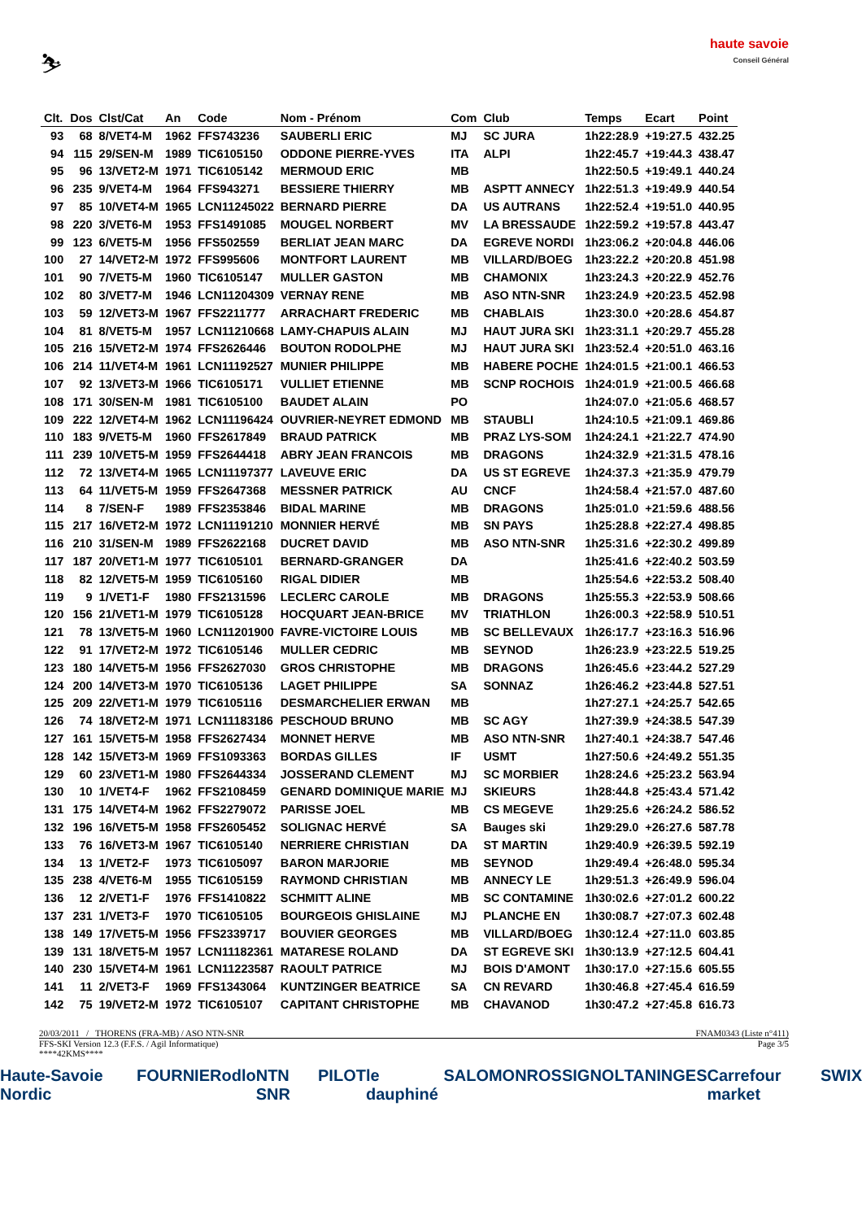⛷
haute savoie
Conseil Général
| Clt. | Dos | Clst/Cat | An | Code | Nom - Prénom | Com | Club | Temps | Ecart | Point |
| --- | --- | --- | --- | --- | --- | --- | --- | --- | --- | --- |
| 93 | 68 | 8/VET4-M | 1962 | FFS743236 | SAUBERLI ERIC | MJ | SC JURA | 1h22:28.9 | +19:27.5 | 432.25 |
| 94 | 115 | 29/SEN-M | 1989 | TIC6105150 | ODDONE PIERRE-YVES | ITA | ALPI | 1h22:45.7 | +19:44.3 | 438.47 |
| 95 | 96 | 13/VET2-M | 1971 | TIC6105142 | MERMOUD ERIC | MB | | 1h22:50.5 | +19:49.1 | 440.24 |
| 96 | 235 | 9/VET4-M | 1964 | FFS943271 | BESSIERE THIERRY | MB | ASPTT ANNECY | 1h22:51.3 | +19:49.9 | 440.54 |
| 97 | 85 | 10/VET4-M | 1965 | LCN11245022 | BERNARD PIERRE | DA | US AUTRANS | 1h22:52.4 | +19:51.0 | 440.95 |
| 98 | 220 | 3/VET6-M | 1953 | FFS1491085 | MOUGEL NORBERT | MV | LA BRESSAUDE | 1h22:59.2 | +19:57.8 | 443.47 |
| 99 | 123 | 6/VET5-M | 1956 | FFS502559 | BERLIAT JEAN MARC | DA | EGREVE NORDI | 1h23:06.2 | +20:04.8 | 446.06 |
| 100 | 27 | 14/VET2-M | 1972 | FFS995606 | MONTFORT LAURENT | MB | VILLARD/BOEG | 1h23:22.2 | +20:20.8 | 451.98 |
| 101 | 90 | 7/VET5-M | 1960 | TIC6105147 | MULLER GASTON | MB | CHAMONIX | 1h23:24.3 | +20:22.9 | 452.76 |
| 102 | 80 | 3/VET7-M | 1946 | LCN11204309 | VERNAY RENE | MB | ASO NTN-SNR | 1h23:24.9 | +20:23.5 | 452.98 |
| 103 | 59 | 12/VET3-M | 1967 | FFS2211777 | ARRACHART FREDERIC | MB | CHABLAIS | 1h23:30.0 | +20:28.6 | 454.87 |
| 104 | 81 | 8/VET5-M | 1957 | LCN11210668 | LAMY-CHAPUIS ALAIN | MJ | HAUT JURA SKI | 1h23:31.1 | +20:29.7 | 455.28 |
| 105 | 216 | 15/VET2-M | 1974 | FFS2626446 | BOUTON RODOLPHE | MJ | HAUT JURA SKI | 1h23:52.4 | +20:51.0 | 463.16 |
| 106 | 214 | 11/VET4-M | 1961 | LCN11192527 | MUNIER PHILIPPE | MB | HABERE POCHE | 1h24:01.5 | +21:00.1 | 466.53 |
| 107 | 92 | 13/VET3-M | 1966 | TIC6105171 | VULLIET ETIENNE | MB | SCNP ROCHOIS | 1h24:01.9 | +21:00.5 | 466.68 |
| 108 | 171 | 30/SEN-M | 1981 | TIC6105100 | BAUDET ALAIN | PO | | 1h24:07.0 | +21:05.6 | 468.57 |
| 109 | 222 | 12/VET4-M | 1962 | LCN11196424 | OUVRIER-NEYRET EDMOND | MB | STAUBLI | 1h24:10.5 | +21:09.1 | 469.86 |
| 110 | 183 | 9/VET5-M | 1960 | FFS2617849 | BRAUD PATRICK | MB | PRAZ LYS-SOM | 1h24:24.1 | +21:22.7 | 474.90 |
| 111 | 239 | 10/VET5-M | 1959 | FFS2644418 | ABRY JEAN FRANCOIS | MB | DRAGONS | 1h24:32.9 | +21:31.5 | 478.16 |
| 112 | 72 | 13/VET4-M | 1965 | LCN11197377 | LAVEUVE ERIC | DA | US ST EGREVE | 1h24:37.3 | +21:35.9 | 479.79 |
| 113 | 64 | 11/VET5-M | 1959 | FFS2647368 | MESSNER PATRICK | AU | CNCF | 1h24:58.4 | +21:57.0 | 487.60 |
| 114 | 8 | 7/SEN-F | 1989 | FFS2353846 | BIDAL MARINE | MB | DRAGONS | 1h25:01.0 | +21:59.6 | 488.56 |
| 115 | 217 | 16/VET2-M | 1972 | LCN11191210 | MONNIER HERVÉ | MB | SN PAYS | 1h25:28.8 | +22:27.4 | 498.85 |
| 116 | 210 | 31/SEN-M | 1989 | FFS2622168 | DUCRET DAVID | MB | ASO NTN-SNR | 1h25:31.6 | +22:30.2 | 499.89 |
| 117 | 187 | 20/VET1-M | 1977 | TIC6105101 | BERNARD-GRANGER | DA | | 1h25:41.6 | +22:40.2 | 503.59 |
| 118 | 82 | 12/VET5-M | 1959 | TIC6105160 | RIGAL DIDIER | MB | | 1h25:54.6 | +22:53.2 | 508.40 |
| 119 | 9 | 1/VET1-F | 1980 | FFS2131596 | LECLERC CAROLE | MB | DRAGONS | 1h25:55.3 | +22:53.9 | 508.66 |
| 120 | 156 | 21/VET1-M | 1979 | TIC6105128 | HOCQUART JEAN-BRICE | MV | TRIATHLON | 1h26:00.3 | +22:58.9 | 510.51 |
| 121 | 78 | 13/VET5-M | 1960 | LCN11201900 | FAVRE-VICTOIRE LOUIS | MB | SC BELLEVAUX | 1h26:17.7 | +23:16.3 | 516.96 |
| 122 | 91 | 17/VET2-M | 1972 | TIC6105146 | MULLER CEDRIC | MB | SEYNOD | 1h26:23.9 | +23:22.5 | 519.25 |
| 123 | 180 | 14/VET5-M | 1956 | FFS2627030 | GROS CHRISTOPHE | MB | DRAGONS | 1h26:45.6 | +23:44.2 | 527.29 |
| 124 | 200 | 14/VET3-M | 1970 | TIC6105136 | LAGET PHILIPPE | SA | SONNAZ | 1h26:46.2 | +23:44.8 | 527.51 |
| 125 | 209 | 22/VET1-M | 1979 | TIC6105116 | DESMARCHELIER ERWAN | MB | | 1h27:27.1 | +24:25.7 | 542.65 |
| 126 | 74 | 18/VET2-M | 1971 | LCN11183186 | PESCHOUD BRUNO | MB | SC AGY | 1h27:39.9 | +24:38.5 | 547.39 |
| 127 | 161 | 15/VET5-M | 1958 | FFS2627434 | MONNET HERVE | MB | ASO NTN-SNR | 1h27:40.1 | +24:38.7 | 547.46 |
| 128 | 142 | 15/VET3-M | 1969 | FFS1093363 | BORDAS GILLES | IF | USMT | 1h27:50.6 | +24:49.2 | 551.35 |
| 129 | 60 | 23/VET1-M | 1980 | FFS2644334 | JOSSERAND CLEMENT | MJ | SC MORBIER | 1h28:24.6 | +25:23.2 | 563.94 |
| 130 | 10 | 1/VET4-F | 1962 | FFS2108459 | GENARD DOMINIQUE MARIE | MJ | SKIEURS | 1h28:44.8 | +25:43.4 | 571.42 |
| 131 | 175 | 14/VET4-M | 1962 | FFS2279072 | PARISSE JOEL | MB | CS MEGEVE | 1h29:25.6 | +26:24.2 | 586.52 |
| 132 | 196 | 16/VET5-M | 1958 | FFS2605452 | SOLIGNAC HERVÉ | SA | Bauges ski | 1h29:29.0 | +26:27.6 | 587.78 |
| 133 | 76 | 16/VET3-M | 1967 | TIC6105140 | NERRIERE CHRISTIAN | DA | ST MARTIN | 1h29:40.9 | +26:39.5 | 592.19 |
| 134 | 13 | 1/VET2-F | 1973 | TIC6105097 | BARON MARJORIE | MB | SEYNOD | 1h29:49.4 | +26:48.0 | 595.34 |
| 135 | 238 | 4/VET6-M | 1955 | TIC6105159 | RAYMOND CHRISTIAN | MB | ANNECY LE | 1h29:51.3 | +26:49.9 | 596.04 |
| 136 | 12 | 2/VET1-F | 1976 | FFS1410822 | SCHMITT ALINE | MB | SC CONTAMINE | 1h30:02.6 | +27:01.2 | 600.22 |
| 137 | 231 | 1/VET3-F | 1970 | TIC6105105 | BOURGEOIS GHISLAINE | MJ | PLANCHE EN | 1h30:08.7 | +27:07.3 | 602.48 |
| 138 | 149 | 17/VET5-M | 1956 | FFS2339717 | BOUVIER GEORGES | MB | VILLARD/BOEG | 1h30:12.4 | +27:11.0 | 603.85 |
| 139 | 131 | 18/VET5-M | 1957 | LCN11182361 | MATARESE ROLAND | DA | ST EGREVE SKI | 1h30:13.9 | +27:12.5 | 604.41 |
| 140 | 230 | 15/VET4-M | 1961 | LCN11223587 | RAOULT PATRICE | MJ | BOIS D'AMONT | 1h30:17.0 | +27:15.6 | 605.55 |
| 141 | 11 | 2/VET3-F | 1969 | FFS1343064 | KUNTZINGER BEATRICE | SA | CN REVARD | 1h30:46.8 | +27:45.4 | 616.59 |
| 142 | 75 | 19/VET2-M | 1972 | TIC6105107 | CAPITANT CHRISTOPHE | MB | CHAVANOD | 1h30:47.2 | +27:45.8 | 616.73 |
20/03/2011 / THORENS (FRA-MB) / ASO NTN-SNR FNAM0343 (Liste n°411)
FFS-SKI Version 12.3 (F.F.S. / Agil Informatique) Page 3/5
****42KMS****
Haute-Savoie Nordic FOURNIER odlo NTN SNR PILOT le dauphiné SALOMON ROSSIGNOL TANINGES Carrefour market SWIX